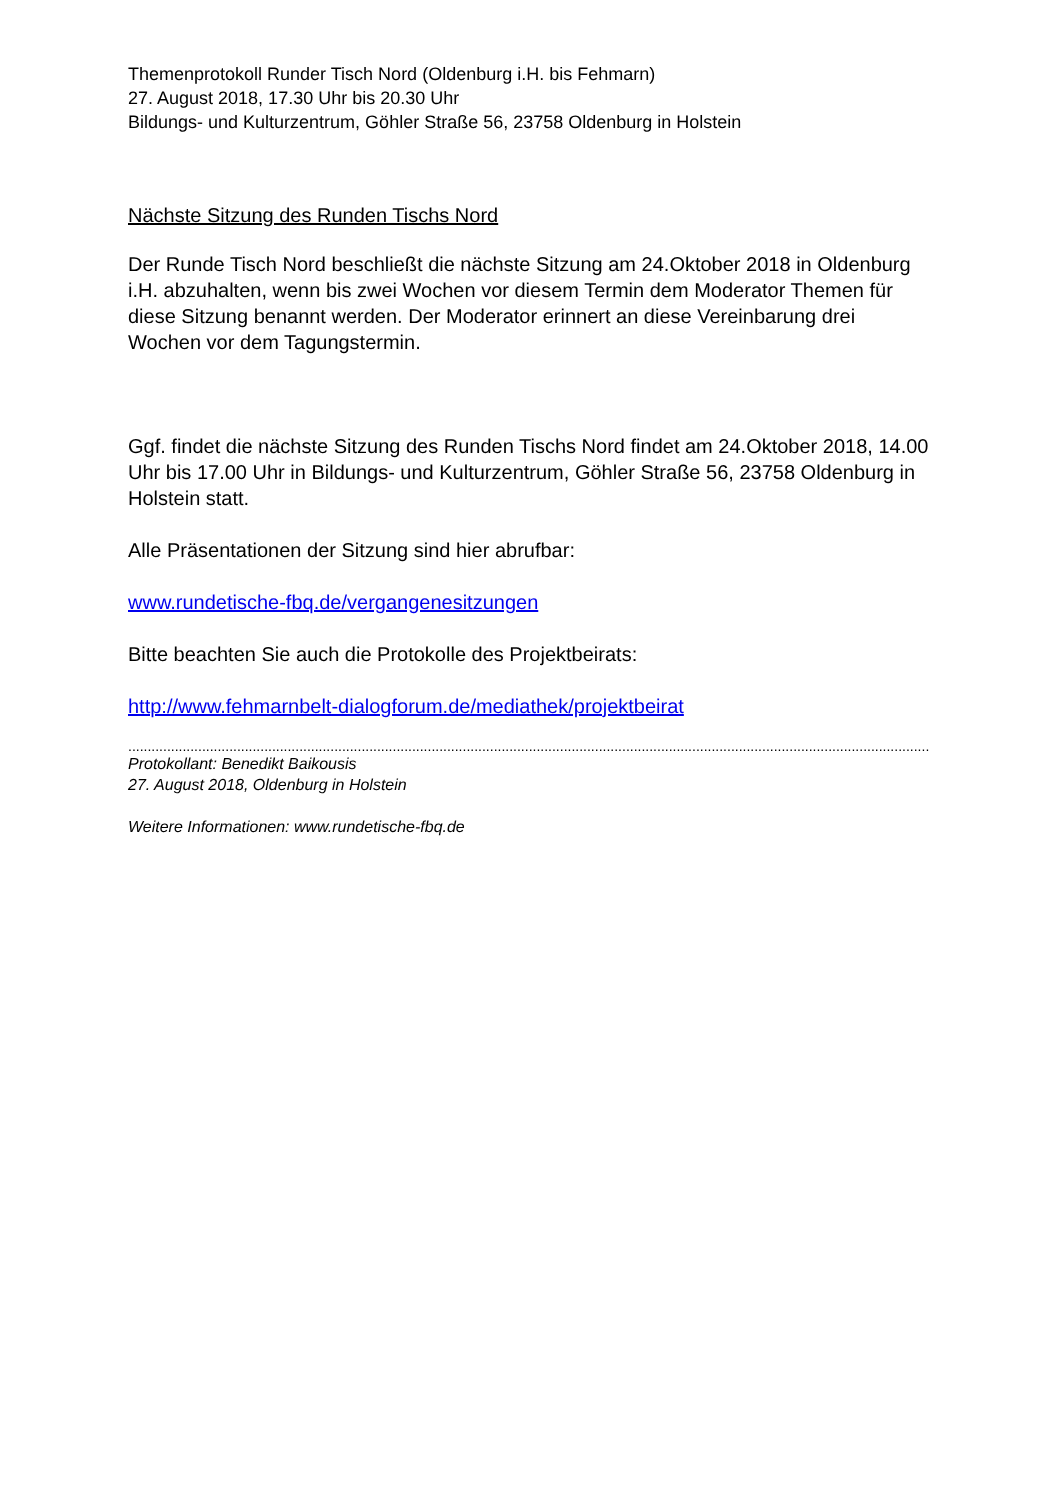Themenprotokoll Runder Tisch Nord (Oldenburg i.H. bis Fehmarn)
27. August 2018, 17.30 Uhr bis 20.30 Uhr
Bildungs- und Kulturzentrum, Göhler Straße 56, 23758 Oldenburg in Holstein
Nächste Sitzung des Runden Tischs Nord
Der Runde Tisch Nord beschließt die nächste Sitzung am 24.Oktober 2018 in Oldenburg i.H. abzuhalten, wenn bis zwei Wochen vor diesem Termin dem Moderator Themen für diese Sitzung benannt werden. Der Moderator erinnert an diese Vereinbarung drei Wochen vor dem Tagungstermin.
Ggf. findet die nächste Sitzung des Runden Tischs Nord findet am 24.Oktober 2018, 14.00 Uhr bis 17.00 Uhr in Bildungs- und Kulturzentrum, Göhler Straße 56, 23758 Oldenburg in Holstein statt.
Alle Präsentationen der Sitzung sind hier abrufbar:
www.rundetische-fbq.de/vergangenesitzungen
Bitte beachten Sie auch die Protokolle des Projektbeirats:
http://www.fehmarnbelt-dialogforum.de/mediathek/projektbeirat
..............................................................................................................................................................................................................
Protokollant: Benedikt Baikousis
27. August 2018, Oldenburg in Holstein
Weitere Informationen: www.rundetische-fbq.de